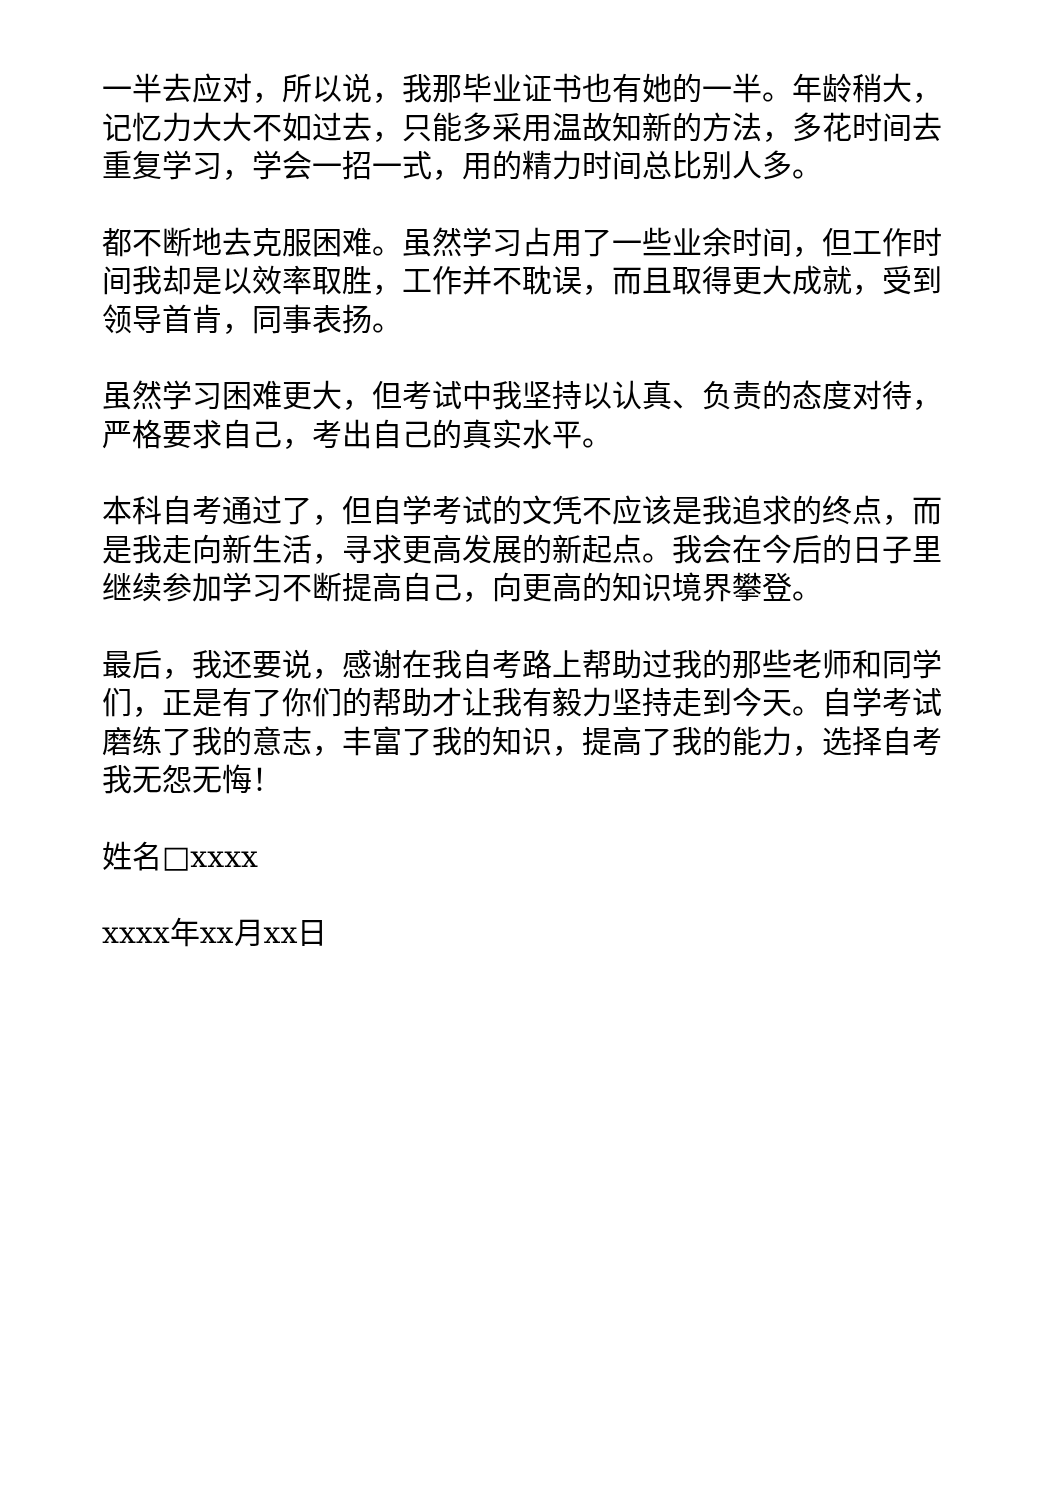一半去应对，所以说，我那毕业证书也有她的一半。年龄稍大，记忆力大大不如过去，只能多采用温故知新的方法，多花时间去重复学习，学会一招一式，用的精力时间总比别人多。
都不断地去克服困难。虽然学习占用了一些业余时间，但工作时间我却是以效率取胜，工作并不耽误，而且取得更大成就，受到领导首肯，同事表扬。
虽然学习困难更大，但考试中我坚持以认真、负责的态度对待，严格要求自己，考出自己的真实水平。
本科自考通过了，但自学考试的文凭不应该是我追求的终点，而是我走向新生活，寻求更高发展的新起点。我会在今后的日子里继续参加学习不断提高自己，向更高的知识境界攀登。
最后，我还要说，感谢在我自考路上帮助过我的那些老师和同学们，正是有了你们的帮助才让我有毅力坚持走到今天。自学考试磨练了我的意志，丰富了我的知识，提高了我的能力，选择自考我无怨无悔！
姓名□xxxx
xxxx年xx月xx日